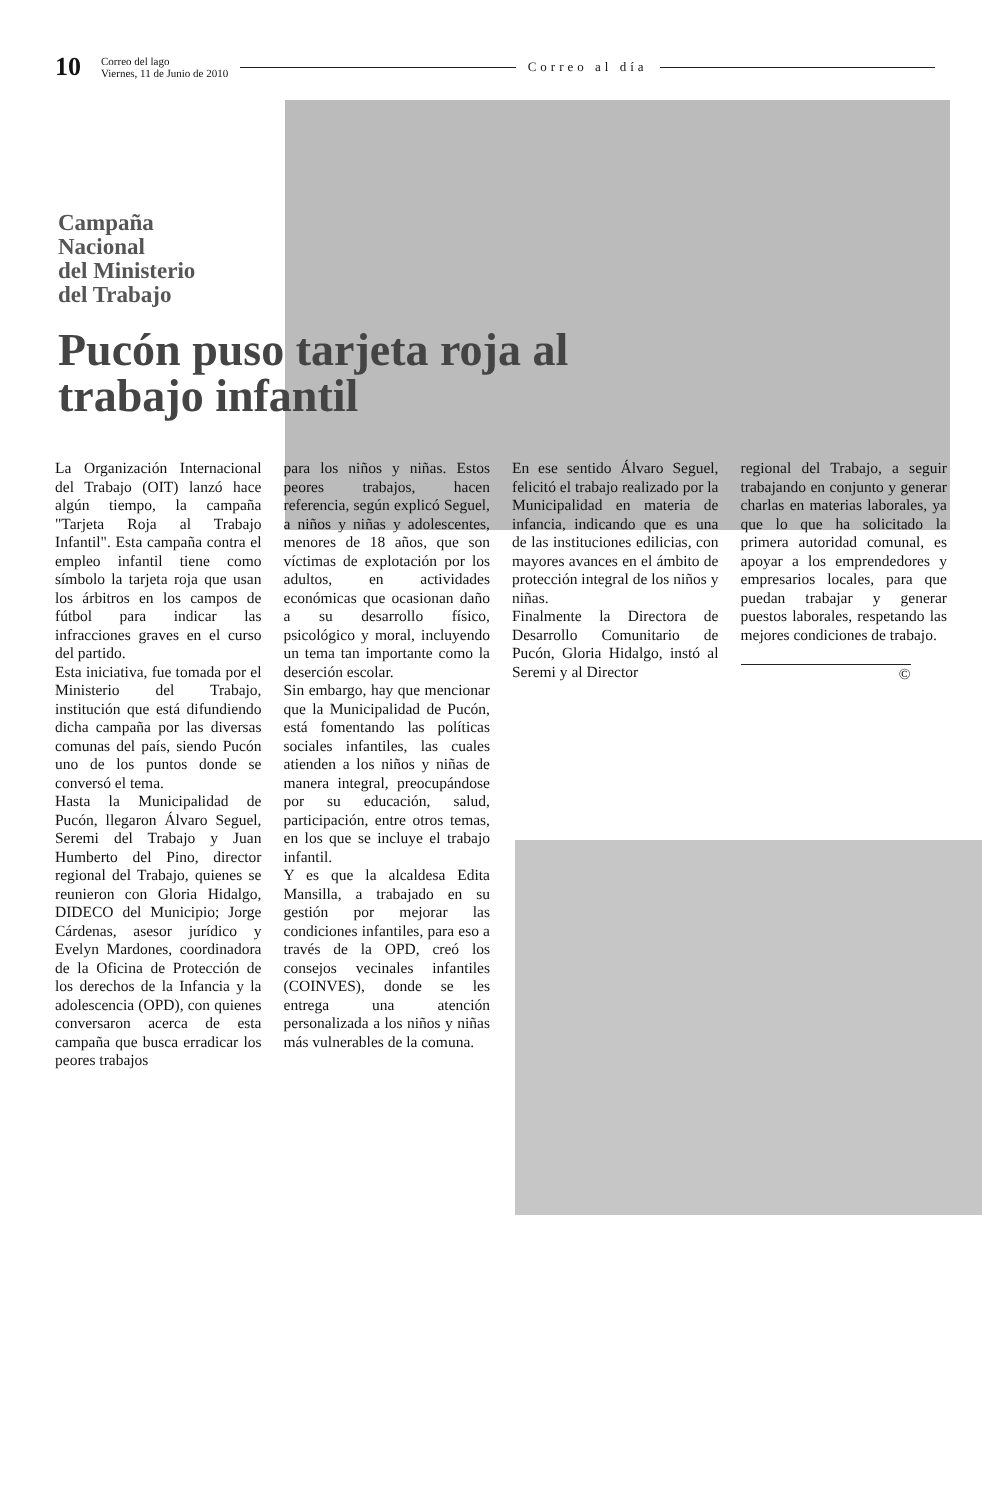10 Correo del lago
Viernes, 11 de Junio de 2010 Correo al día
Campaña
Nacional
del Ministerio
del Trabajo
Pucón puso tarjeta roja al trabajo infantil
La Organización Internacional del Trabajo (OIT) lanzó hace algún tiempo, la campaña "Tarjeta Roja al Trabajo Infantil". Esta campaña contra el empleo infantil tiene como símbolo la tarjeta roja que usan los árbitros en los campos de fútbol para indicar las infracciones graves en el curso del partido.
Esta iniciativa, fue tomada por el Ministerio del Trabajo, institución que está difundiendo dicha campaña por las diversas comunas del país, siendo Pucón uno de los puntos donde se conversó el tema.
Hasta la Municipalidad de Pucón, llegaron Álvaro Seguel, Seremi del Trabajo y Juan Humberto del Pino, director regional del Trabajo, quienes se reunieron con Gloria Hidalgo, DIDECO del Municipio; Jorge Cárdenas, asesor jurídico y Evelyn Mardones, coordinadora de la Oficina de Protección de los derechos de la Infancia y la adolescencia (OPD), con quienes conversaron acerca de esta campaña que busca erradicar los peores trabajos
para los niños y niñas. Estos peores trabajos, hacen referencia, según explicó Seguel, a niños y niñas y adolescentes, menores de 18 años, que son víctimas de explotación por los adultos, en actividades económicas que ocasionan daño a su desarrollo físico, psicológico y moral, incluyendo un tema tan importante como la deserción escolar.
Sin embargo, hay que mencionar que la Municipalidad de Pucón, está fomentando las políticas sociales infantiles, las cuales atienden a los niños y niñas de manera integral, preocupándose por su educación, salud, participación, entre otros temas, en los que se incluye el trabajo infantil.
Y es que la alcaldesa Edita Mansilla, a trabajado en su gestión por mejorar las condiciones infantiles, para eso a través de la OPD, creó los consejos vecinales infantiles (COINVES), donde se les entrega una atención personalizada a los niños y niñas más vulnerables de la comuna.
En ese sentido Álvaro Seguel, felicitó el trabajo realizado por la Municipalidad en materia de infancia, indicando que es una de las instituciones edilicias, con mayores avances en el ámbito de protección integral de los niños y niñas.
Finalmente la Directora de Desarrollo Comunitario de Pucón, Gloria Hidalgo, instó al Seremi y al Director
regional del Trabajo, a seguir trabajando en conjunto y generar charlas en materias laborales, ya que lo que ha solicitado la primera autoridad comunal, es apoyar a los emprendedores y empresarios locales, para que puedan trabajar y generar puestos laborales, respetando las mejores condiciones de trabajo.
©